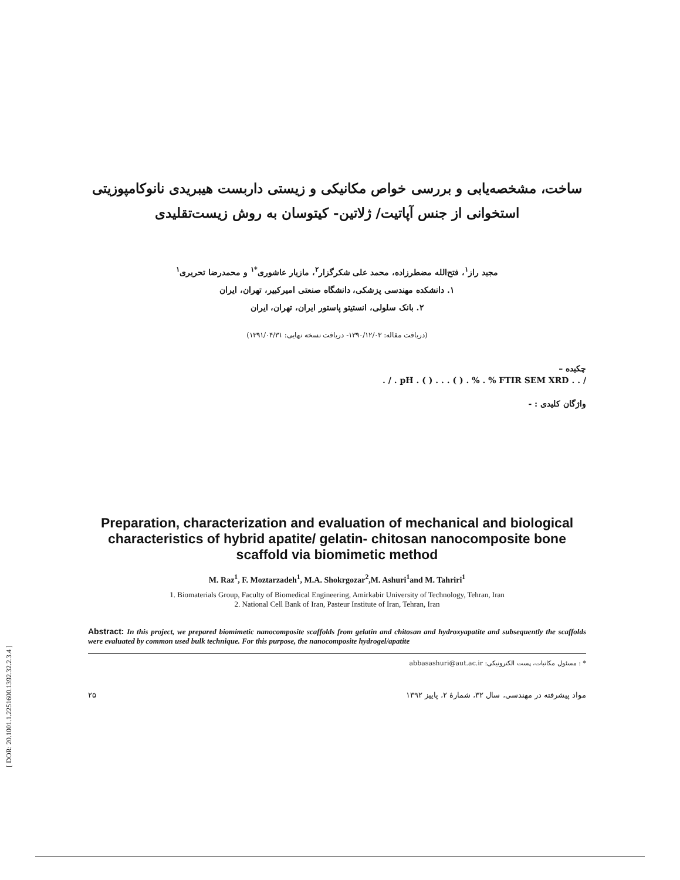ساخت، مشخصه‌یابی و بررسی خواص مکانیکی و زیستی داربست هیبریدی نانوکامپوزیتی
استخوانی از جنس آپاتیت/ ژلاتین- کیتوسان به روش زیست‌تقلیدی
مجید راز<sup>۱</sup>، فتح‌الله مضطرزاده، محمد علی شکرگزار<sup>۲</sup>، مازیار عاشوری<sup>*۱</sup> و محمدرضا تحریری<sup>۱</sup>
۱. دانشکده مهندسی پزشکی، دانشگاه صنعتی امیرکبیر، تهران، ایران
۲. بانک سلولی، انستیتو پاستور ایران، تهران، ایران
(دریافت مقاله: ۱۳۹۰/۱۲/۰۳- دریافت نسخه نهایی: ۱۳۹۱/۰۴/۳۱)
چکیده –
/ . . pH . ( ) . . . ( ) . % . % FTIR SEM XRD . / .
واژگان کلیدی : -
Preparation, characterization and evaluation of mechanical and biological characteristics of hybrid apatite/ gelatin- chitosan nanocomposite bone scaffold via biomimetic method
M. Raz<sup>1</sup>, F. Moztarzadeh<sup>1</sup>, M.A. Shokrgozar<sup>2</sup>,M. Ashuri<sup>1</sup>and M. Tahriri<sup>1</sup>
1. Biomaterials Group, Faculty of Biomedical Engineering, Amirkabir University of Technology, Tehran, Iran
2. National Cell Bank of Iran, Pasteur Institute of Iran, Tehran, Iran
Abstract: In this project, we prepared biomimetic nanocomposite scaffolds from gelatin and chitosan and hydroxyapatite and subsequently the scaffolds were evaluated by common used bulk technique. For this purpose, the nanocomposite hydrogel/apatite
* : مسئول مکاتبات، پست الکترونیکی: abbasashuri@aut.ac.ir
۲۵ مواد پیشرفته در مهندسی، سال ۳۲، شمارهٔ ۲، پاییز ۱۳۹۲
[ DOR: 20.1001.1.2251600.1392.32.2.3.4 ]